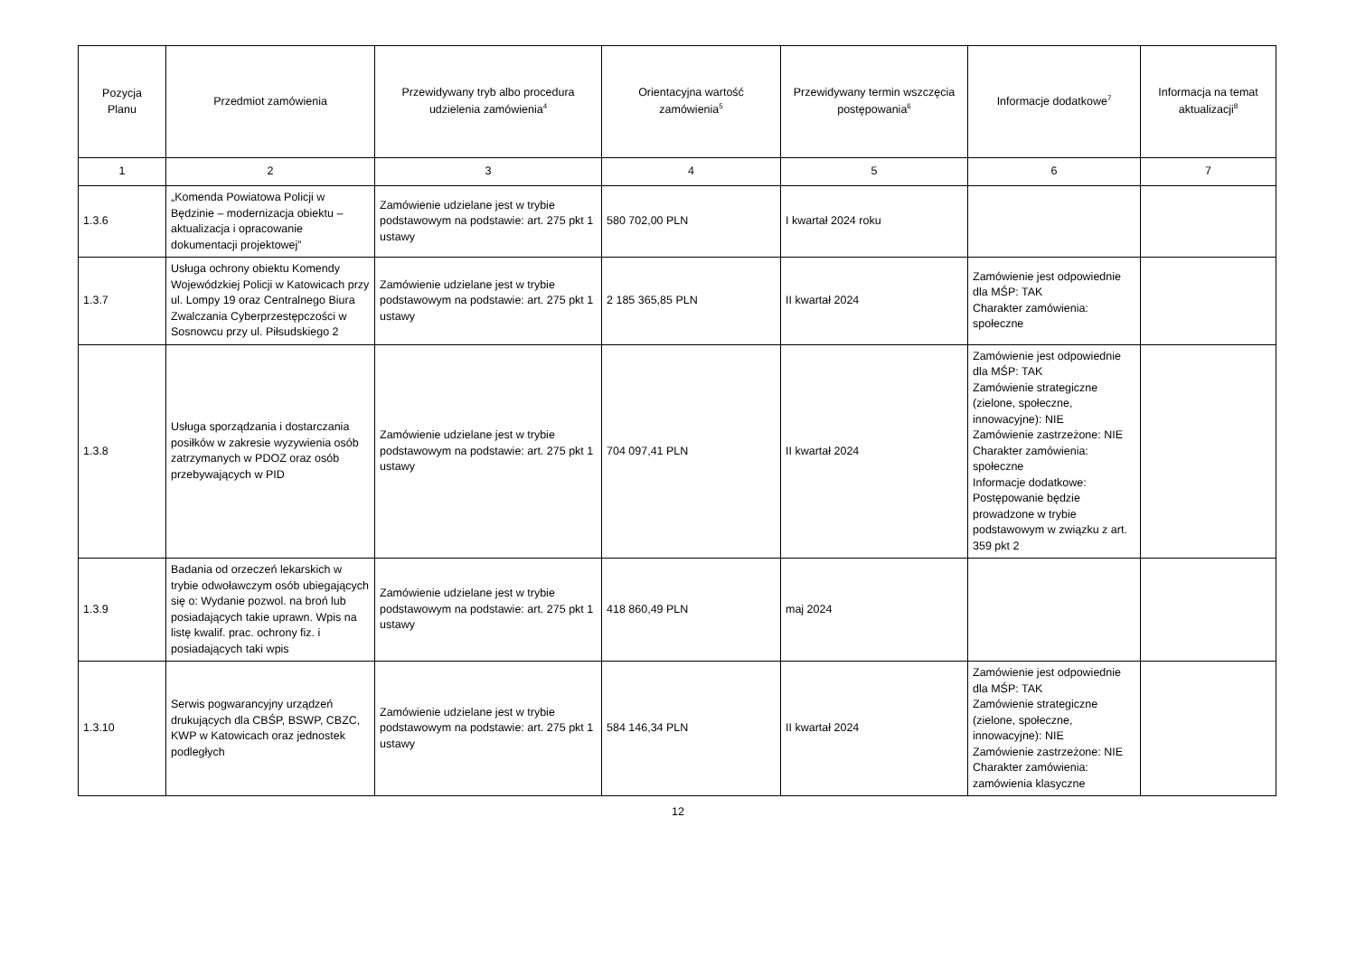| Pozycja Planu | Przedmiot zamówienia | Przewidywany tryb albo procedura udzielenia zamówienia<sup>4</sup> | Orientacyjna wartość zamówienia<sup>5</sup> | Przewidywany termin wszczęcia postępowania<sup>6</sup> | Informacje dodatkowe<sup>7</sup> | Informacja na temat aktualizacji<sup>8</sup> |
| --- | --- | --- | --- | --- | --- | --- |
| 1 | 2 | 3 | 4 | 5 | 6 | 7 |
| 1.3.6 | „Komenda Powiatowa Policji w Będzinie – modernizacja obiektu – aktualizacja i opracowanie dokumentacji projektowej” | Zamówienie udzielane jest w trybie podstawowym na podstawie: art. 275 pkt 1 ustawy | 580 702,00 PLN | I kwartał 2024 roku | | |
| 1.3.7 | Usługa ochrony obiektu Komendy Wojewódzkiej Policji w Katowicach przy ul. Lompy 19 oraz Centralnego Biura Zwalczania Cyberprzestępczości w Sosnowcu przy ul. Piłsudskiego 2 | Zamówienie udzielane jest w trybie podstawowym na podstawie: art. 275 pkt 1 ustawy | 2 185 365,85 PLN | II kwartał 2024 | Zamówienie jest odpowiednie dla MŚP: TAK Charakter zamówienia: społeczne | |
| 1.3.8 | Usługa sporządzania i dostarczania posiłków w zakresie wyzywienia osób zatrzymanych w PDOZ oraz osób przebywających w PID | Zamówienie udzielane jest w trybie podstawowym na podstawie: art. 275 pkt 1 ustawy | 704 097,41 PLN | II kwartał 2024 | Zamówienie jest odpowiednie dla MŚP: TAK Zamówienie strategiczne (zielone, społeczne, innowacyjne): NIE Zamówienie zastrzeżone: NIE Charakter zamówienia: społeczne Informacje dodatkowe: Postępowanie będzie prowadzone w trybie podstawowym w związku z art. 359 pkt 2 | |
| 1.3.9 | Badania od orzeczeń lekarskich w trybie odwoławczym osób ubiegających się o: Wydanie pozwol. na broń lub posiadających takie uprawn. Wpis na listę kwalif. prac. ochrony fiz. i posiadających taki wpis | Zamówienie udzielane jest w trybie podstawowym na podstawie: art. 275 pkt 1 ustawy | 418 860,49 PLN | maj 2024 | | |
| 1.3.10 | Serwis pogwarancyjny urządzeń drukujących dla CBŚP, BSWP, CBZC, KWP w Katowicach oraz jednostek podległych | Zamówienie udzielane jest w trybie podstawowym na podstawie: art. 275 pkt 1 ustawy | 584 146,34 PLN | II kwartał 2024 | Zamówienie jest odpowiednie dla MŚP: TAK Zamówienie strategiczne (zielone, społeczne, innowacyjne): NIE Zamówienie zastrzeżone: NIE Charakter zamówienia: zamówienia klasyczne | |
12